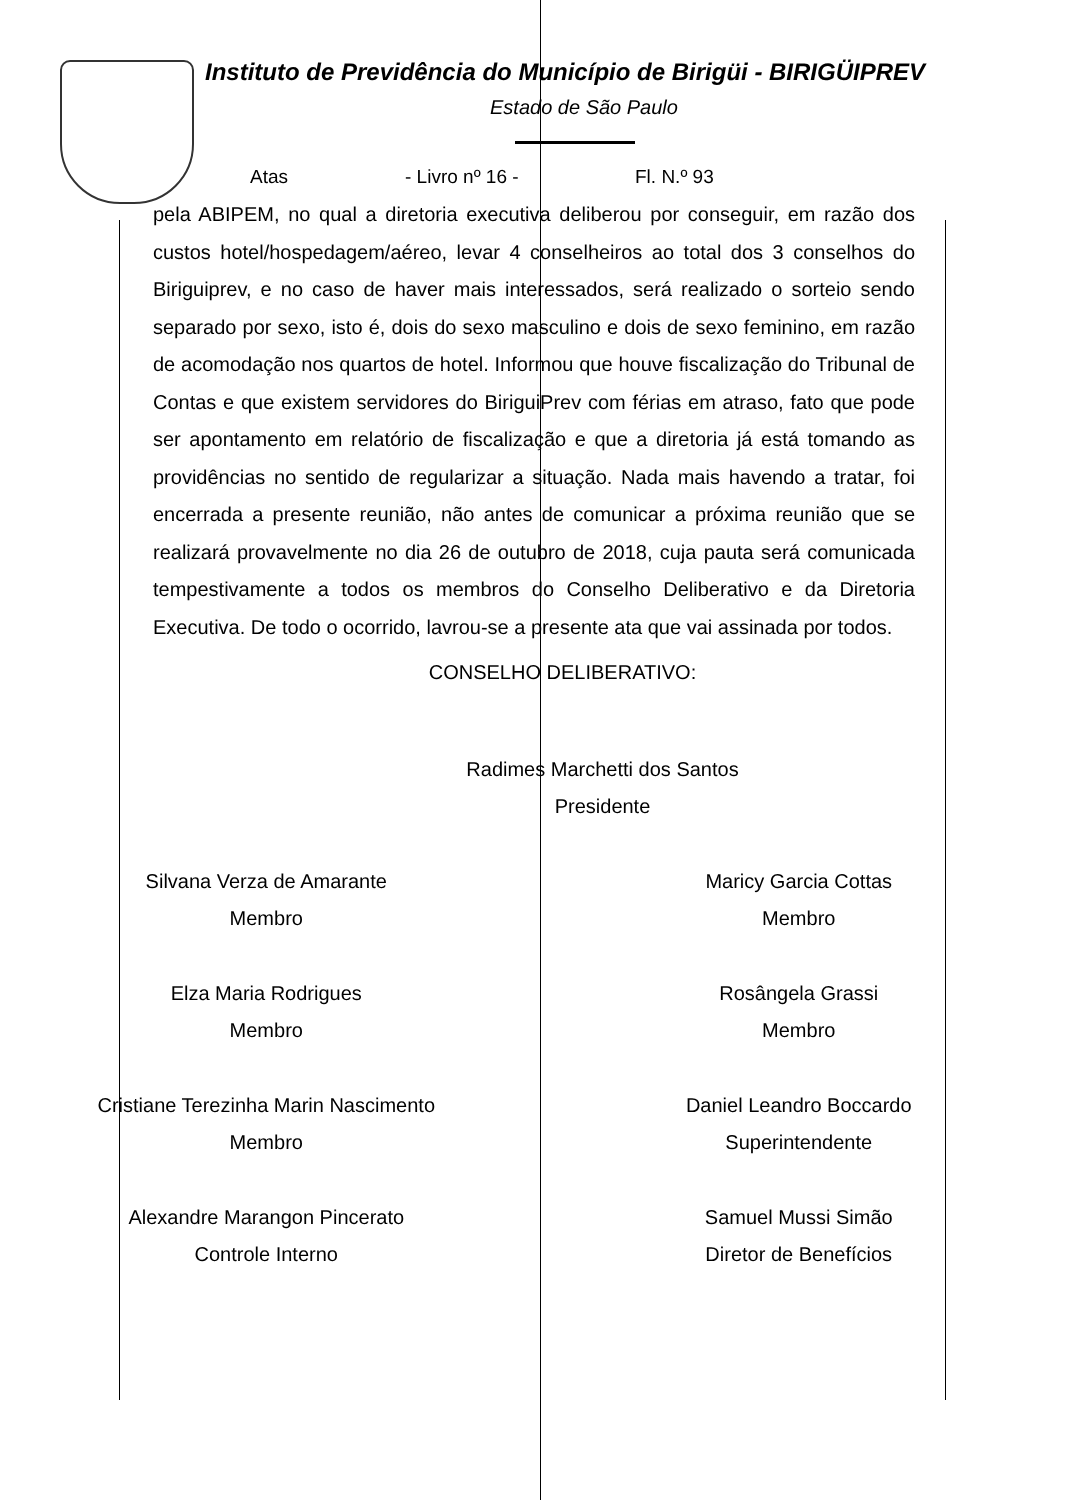Instituto de Previdência do Município de Birigüi - BIRIGÜIPREV
Estado de São Paulo
Atas - Livro nº 16 - Fl. N.º 93
pela ABIPEM, no qual a diretoria executiva deliberou por conseguir, em razão dos custos hotel/hospedagem/aéreo, levar 4 conselheiros ao total dos 3 conselhos do Biriguiprev, e no caso de haver mais interessados, será realizado o sorteio sendo separado por sexo, isto é, dois do sexo masculino e dois de sexo feminino, em razão de acomodação nos quartos de hotel. Informou que houve fiscalização do Tribunal de Contas e que existem servidores do BiriguiPrev com férias em atraso, fato que pode ser apontamento em relatório de fiscalização e que a diretoria já está tomando as providências no sentido de regularizar a situação. Nada mais havendo a tratar, foi encerrada a presente reunião, não antes de comunicar a próxima reunião que se realizará provavelmente no dia 26 de outubro de 2018, cuja pauta será comunicada tempestivamente a todos os membros do Conselho Deliberativo e da Diretoria Executiva. De todo o ocorrido, lavrou-se a presente ata que vai assinada por todos.
CONSELHO DELIBERATIVO:
Radimes Marchetti dos Santos
Presidente
Silvana Verza de Amarante
Membro
Maricy Garcia Cottas
Membro
Elza Maria Rodrigues
Membro
Rosângela Grassi
Membro
Cristiane Terezinha Marin Nascimento
Membro
Daniel Leandro Boccardo
Superintendente
Alexandre Marangon Pincerato
Controle Interno
Samuel Mussi Simão
Diretor de Benefícios